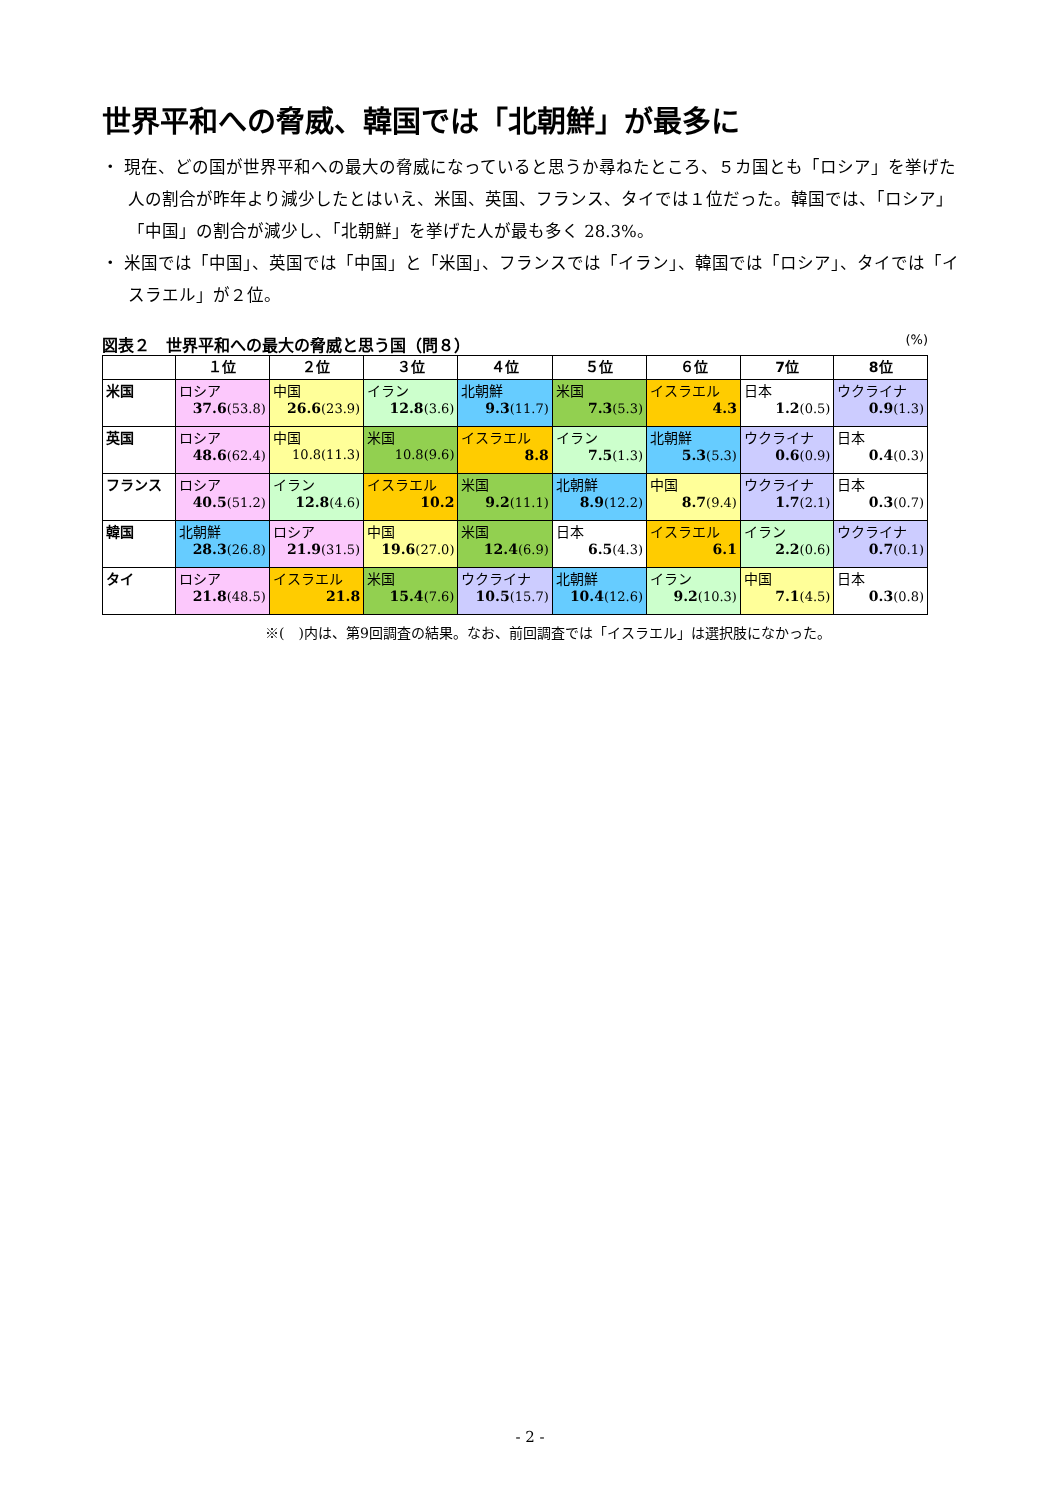世界平和への脅威、韓国では「北朝鮮」が最多に
・ 現在、どの国が世界平和への最大の脅威になっていると思うか尋ねたところ、５カ国とも「ロシア」を挙げた人の割合が昨年より減少したとはいえ、米国、英国、フランス、タイでは１位だった。韓国では、「ロシア」「中国」の割合が減少し、「北朝鮮」を挙げた人が最も多く 28.3%。
・ 米国では「中国」、英国では「中国」と「米国」、フランスでは「イラン」、韓国では「ロシア」、タイでは「イスラエル」が２位。
図表２　世界平和への最大の脅威と思う国（問８） (%)
| | １位 | ２位 | ３位 | ４位 | ５位 | ６位 | 7位 | 8位 |
| --- | --- | --- | --- | --- | --- | --- | --- | --- |
| 米国 | ロシア 37.6 (53.8) | 中国 26.6 (23.9) | イラン 12.8 (3.6) | 北朝鮮 9.3 (11.7) | 米国 7.3 (5.3) | イスラエル 4.3 | 日本 1.2 (0.5) | ウクライナ 0.9 (1.3) |
| 英国 | ロシア 48.6 (62.4) | 中国 10.8(11.3) | 米国 10.8(9.6) | イスラエル 8.8 | イラン 7.5 (1.3) | 北朝鮮 5.3 (5.3) | ウクライナ 0.6 (0.9) | 日本 0.4 (0.3) |
| フランス | ロシア 40.5 (51.2) | イラン 12.8 (4.6) | イスラエル 10.2 | 米国 9.2 (11.1) | 北朝鮮 8.9 (12.2) | 中国 8.7 (9.4) | ウクライナ 1.7 (2.1) | 日本 0.3 (0.7) |
| 韓国 | 北朝鮮 28.3 (26.8) | ロシア 21.9 (31.5) | 中国 19.6 (27.0) | 米国 12.4 (6.9) | 日本 6.5 (4.3) | イスラエル 6.1 | イラン 2.2 (0.6) | ウクライナ 0.7 (0.1) |
| タイ | ロシア 21.8 (48.5) | イスラエル 21.8 | 米国 15.4 (7.6) | ウクライナ 10.5 (15.7) | 北朝鮮 10.4 (12.6) | イラン 9.2 (10.3) | 中国 7.1 (4.5) | 日本 0.3 (0.8) |
※(　)内は、第9回調査の結果。なお、前回調査では「イスラエル」は選択肢になかった。
- 2 -